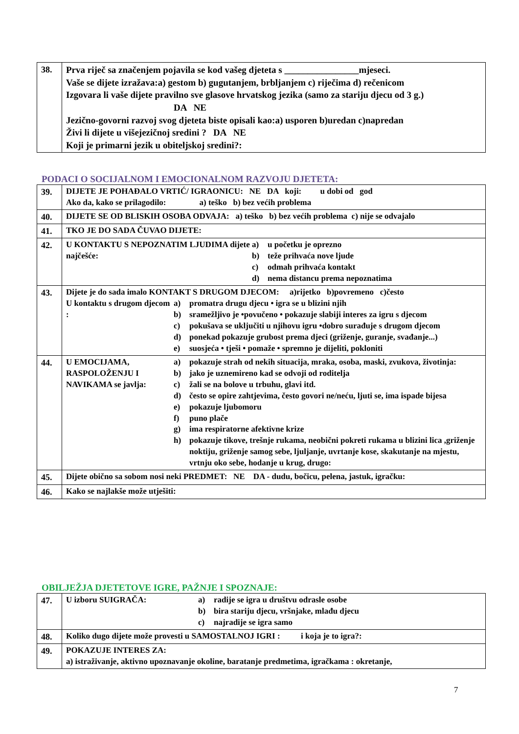| 38. | Prva riječ sa značenjem pojavila se kod vašeg djeteta s ________________mjeseci. Vaše se dijete izražava:a) gestom b) gugutanjem, brbljanjem c) riječima d) rečenicom Izgovara li vaše dijete pravilno sve glasove hrvatskog jezika (samo za stariju djecu od 3 g.) DA NE Jezično-govorni razvoj svog djeteta biste opisali kao:a) usporen b)uredan c)napredan Živi li dijete u višejezičnoj sredini ? DA NE Koji je primarni jezik u obiteljskoj sredini?: |
PODACI O SOCIJALNOM I EMOCIONALNOM RAZVOJU DJETETA:
| 39. | DIJETE JE POHAĐALO VRTIĆ/ IGRAONICU: NE DA koji: u dobi od god Ako da, kako se prilagodilo: a) teško b) bez većih problema |
| 40. | DIJETE SE OD BLISKIH OSOBA ODVAJA: a) teško b) bez većih problema c) nije se odvajalo |
| 41. | TKO JE DO SADA ČUVAO DIJETE: |
| 42. | U KONTAKTU S NEPOZNATIM LJUDIMA dijete najčešće: a) u početku je oprezno b) teže prihvaća nove ljude c) odmah prihvaća kontakt d) nema distancu prema nepoznatima |
| 43. | Dijete je do sada imalo KONTAKT S DRUGOM DJECOM: a)rijetko b)povremeno c)često U kontaktu s drugom djecom : a) promatra drugu djecu • igra se u blizini njih b) sramežljivo je •povučeno • pokazuje slabiji interes za igru s djecom c) pokušava se uključiti u njihovu igru •dobro surađuje s drugom djecom d) ponekad pokazuje grubost prema djeci (griženje, guranje, svađanje...) e) suosjeća • tješi • pomaže • spremno je dijeliti, pokloniti |
| 44. | U EMOCIJAMA, RASPOLOŽENJU I NAVIKAMA se javlja: a) pokazuje strah od nekih situacija, mraka, osoba, maski, zvukova, životinja: b) jako je uznemireno kad se odvoji od roditelja c) žali se na bolove u trbuhu, glavi itd. d) često se opire zahtjevima, često govori ne/neću, ljuti se, ima ispade bijesa e) pokazuje ljubomoru f) puno plače g) ima respiratorne afektivne krize h) pokazuje tikove, trešnje rukama, neobični pokreti rukama u blizini lica ,griženje noktiju, griženje samog sebe, ljuljanje, uvrtanje kose, skakutanje na mjestu, vrtnju oko sebe, hodanje u krug, drugo: |
| 45. | Dijete obično sa sobom nosi neki PREDMET: NE DA - dudu, bočicu, pelena, jastuk, igračku: |
| 46. | Kako se najlakše može utješiti: |
OBILJEŽJA DJETETOVE IGRE, PAŽNJE I SPOZNAJE:
| 47. | U izboru SUIGRAČA: a) radije se igra u društvu odrasle osobe b) bira stariju djecu, vršnjake, mlađu djecu c) najradije se igra samo |
| 48. | Koliko dugo dijete može provesti u SAMOSTALNOJ IGRI : i koja je to igra?: |
| 49. | POKAZUJE INTERES ZA: a) istraživanje, aktivno upoznavanje okoline, baratanje predmetima, igračkama : okretanje, |
7